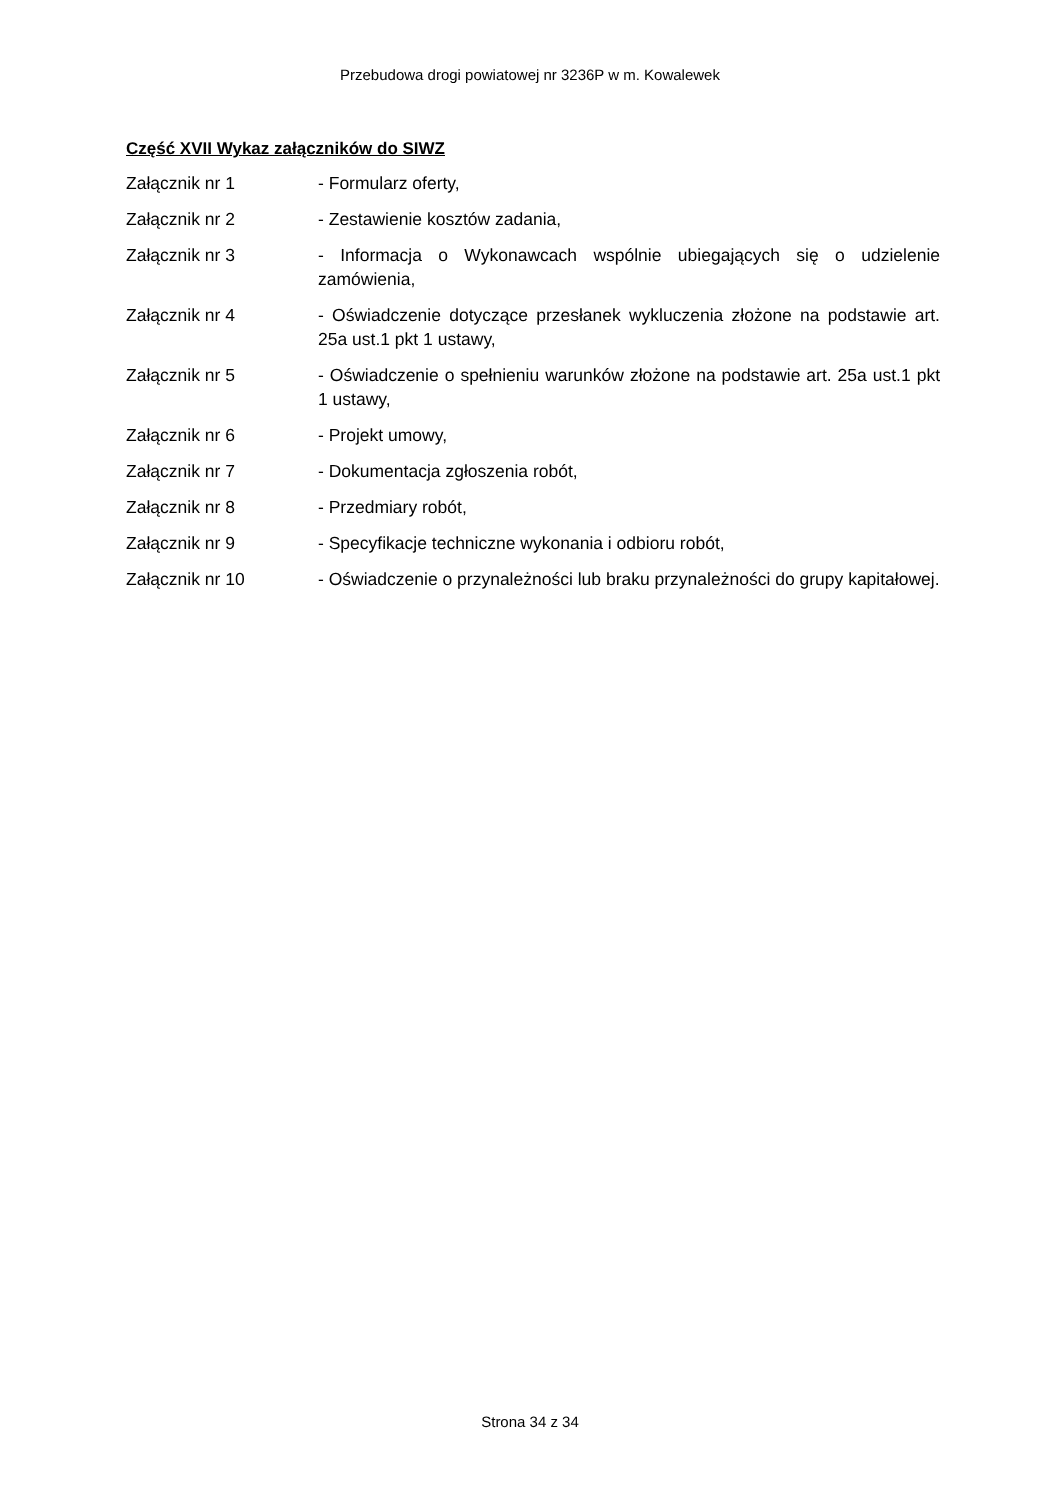Przebudowa drogi powiatowej nr 3236P w m. Kowalewek
Część XVII Wykaz załączników do SIWZ
Załącznik nr 1 - Formularz oferty,
Załącznik nr 2 - Zestawienie kosztów zadania,
Załącznik nr 3 - Informacja o Wykonawcach wspólnie ubiegających się o udzielenie zamówienia,
Załącznik nr 4 - Oświadczenie dotyczące przesłanek wykluczenia złożone na podstawie art. 25a ust.1 pkt 1 ustawy,
Załącznik nr 5 - Oświadczenie o spełnieniu warunków złożone na podstawie art. 25a ust.1 pkt 1 ustawy,
Załącznik nr 6 - Projekt umowy,
Załącznik nr 7 - Dokumentacja zgłoszenia robót,
Załącznik nr 8 - Przedmiary robót,
Załącznik nr 9 - Specyfikacje techniczne wykonania i odbioru robót,
Załącznik nr 10 - Oświadczenie o przynależności lub braku przynależności do grupy kapitałowej.
Strona 34 z 34